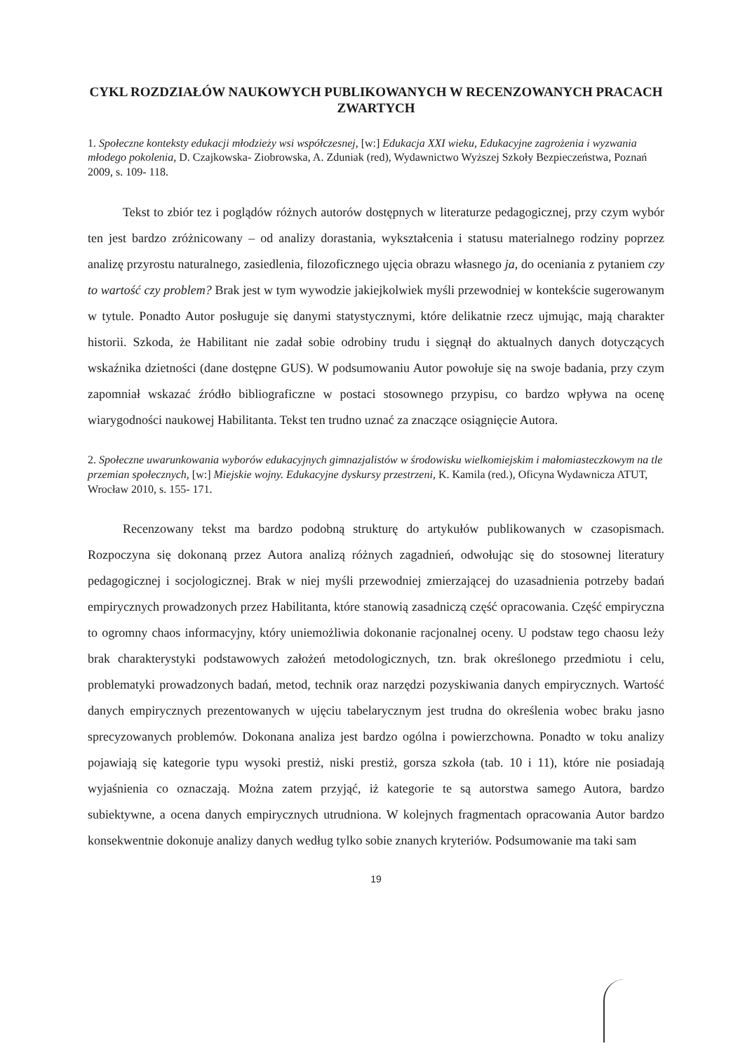CYKL ROZDZIAŁÓW NAUKOWYCH PUBLIKOWANYCH W RECENZOWANYCH PRACACH ZWARTYCH
1. Społeczne konteksty edukacji młodzieży wsi współczesnej, [w:] Edukacja XXI wieku, Edukacyjne zagrożenia i wyzwania młodego pokolenia, D. Czajkowska- Ziobrowska, A. Zduniak (red), Wydawnictwo Wyższej Szkoły Bezpieczeństwa, Poznań 2009, s. 109- 118.
Tekst to zbiór tez i poglądów różnych autorów dostępnych w literaturze pedagogicznej, przy czym wybór ten jest bardzo zróżnicowany – od analizy dorastania, wykształcenia i statusu materialnego rodziny poprzez analizę przyrostu naturalnego, zasiedlenia, filozoficznego ujęcia obrazu własnego ja, do oceniania z pytaniem czy to wartość czy problem? Brak jest w tym wywodzie jakiejkolwiek myśli przewodniej w kontekście sugerowanym w tytule. Ponadto Autor posługuje się danymi statystycznymi, które delikatnie rzecz ujmując, mają charakter historii. Szkoda, że Habilitant nie zadał sobie odrobiny trudu i sięgnął do aktualnych danych dotyczących wskaźnika dzietności (dane dostępne GUS). W podsumowaniu Autor powołuje się na swoje badania, przy czym zapomniał wskazać źródło bibliograficzne w postaci stosownego przypisu, co bardzo wpływa na ocenę wiarygodności naukowej Habilitanta. Tekst ten trudno uznać za znaczące osiągnięcie Autora.
2. Społeczne uwarunkowania wyborów edukacyjnych gimnazjalistów w środowisku wielkomiejskim i małomiasteczkowym na tle przemian społecznych, [w:] Miejskie wojny. Edukacyjne dyskursy przestrzeni, K. Kamila (red.), Oficyna Wydawnicza ATUT, Wrocław 2010, s. 155- 171.
Recenzowany tekst ma bardzo podobną strukturę do artykułów publikowanych w czasopismach. Rozpoczyna się dokonaną przez Autora analizą różnych zagadnień, odwołując się do stosownej literatury pedagogicznej i socjologicznej. Brak w niej myśli przewodniej zmierzającej do uzasadnienia potrzeby badań empirycznych prowadzonych przez Habilitanta, które stanowią zasadniczą część opracowania. Część empiryczna to ogromny chaos informacyjny, który uniemożliwia dokonanie racjonalnej oceny. U podstaw tego chaosu leży brak charakterystyki podstawowych założeń metodologicznych, tzn. brak określonego przedmiotu i celu, problematyki prowadzonych badań, metod, technik oraz narzędzi pozyskiwania danych empirycznych. Wartość danych empirycznych prezentowanych w ujęciu tabelarycznym jest trudna do określenia wobec braku jasno sprecyzowanych problemów. Dokonana analiza jest bardzo ogólna i powierzchowna. Ponadto w toku analizy pojawiają się kategorie typu wysoki prestiż, niski prestiż, gorsza szkoła (tab. 10 i 11), które nie posiadają wyjaśnienia co oznaczają. Można zatem przyjąć, iż kategorie te są autorstwa samego Autora, bardzo subiektywne, a ocena danych empirycznych utrudniona. W kolejnych fragmentach opracowania Autor bardzo konsekwentnie dokonuje analizy danych według tylko sobie znanych kryteriów. Podsumowanie ma taki sam
19